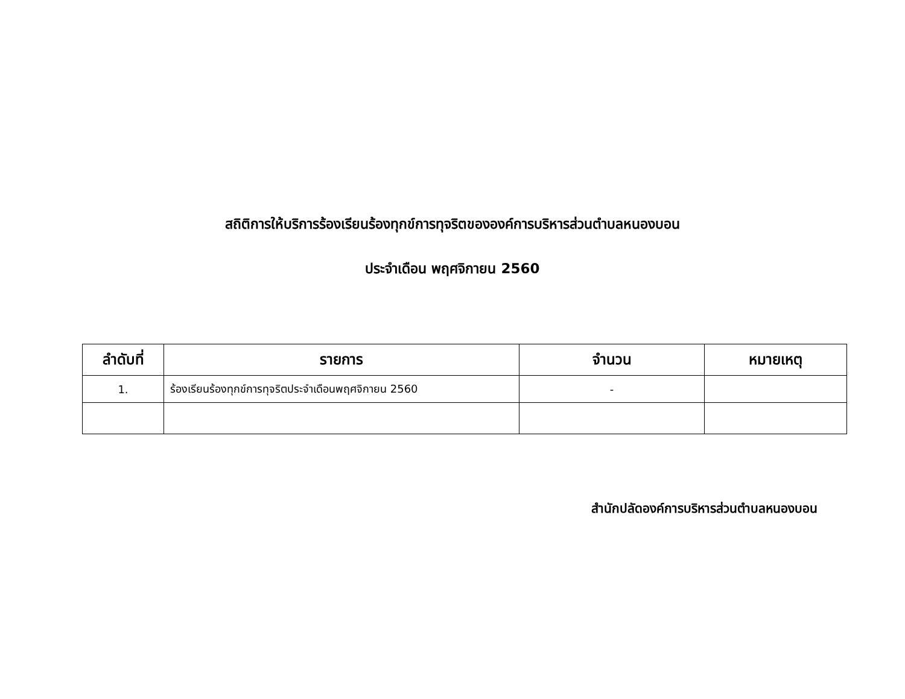สถิติการให้บริการร้องเรียนร้องทุกข์การทุจริตขององค์การบริหารส่วนตำบลหนองบอน
ประจำเดือน พฤศจิกายน 2560
| ลำดับที่ | รายการ | จำนวน | หมายเหตุ |
| --- | --- | --- | --- |
| 1. | ร้องเรียนร้องทุกข์การทุจริตประจำเดือนพฤศจิกายน 2560 | - | |
สำนักปลัดองค์การบริหารส่วนตำบลหนองบอน